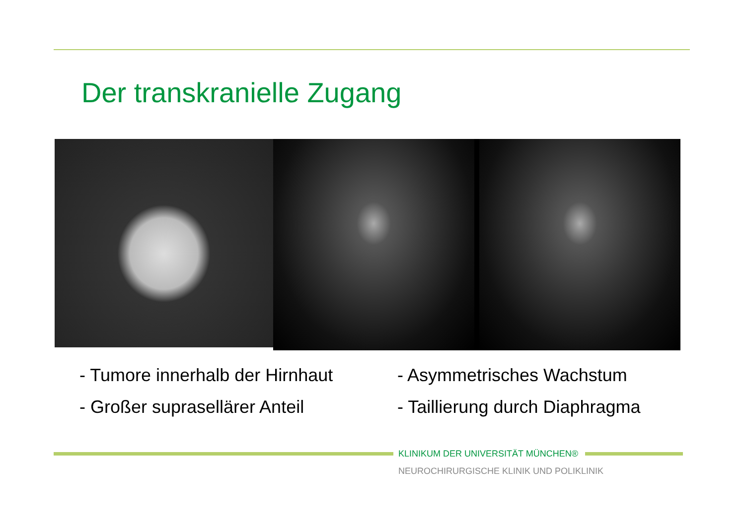Der transkranielle Zugang
- Tumore innerhalb der Hirnhaut
- Großer suprasellärer Anteil
- Asymmetrisches Wachstum
- Taillierung durch Diaphragma
KLINIKUM DER UNIVERSITÄT MÜNCHEN®
NEUROCHIRURGISCHE KLINIK UND POLIKLINIK